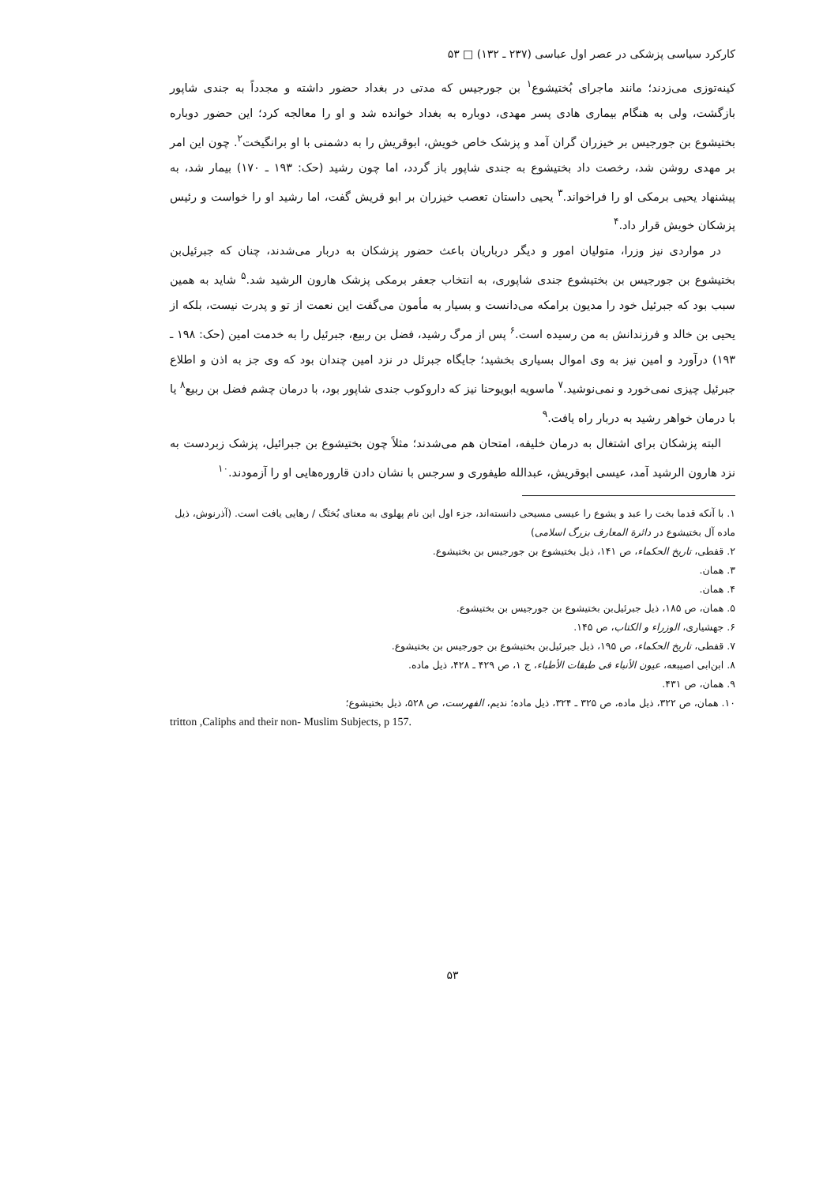کارکرد سیاسی پزشکی در عصر اول عباسی (۲۳۷ ـ ۱۳۲) □ ۵۳
کینه‌توزی می‌زدند؛ مانند ماجرای بُختیشوع<sup>۱</sup> بن جورجیس که مدتی در بغداد حضور داشته و مجدداً به جندی شاپور بازگشت، ولی به هنگام بیماری هادی پسر مهدی، دوباره به بغداد خوانده شد و او را معالجه کرد؛ این حضور دوباره بختیشوع بن جورجیس بر خیزران گران آمد و پزشک خاص خویش، ابوقریش را به دشمنی با او برانگیخت<sup>۲</sup>. چون این امر بر مهدی روشن شد، رخصت داد بختیشوع به جندی شاپور باز گردد، اما چون رشید (حک: ۱۹۳ ـ ۱۷۰) بیمار شد، به پیشنهاد یحیی برمکی او را فراخواند.<sup>۳</sup> یحیی داستان تعصب خیزران بر ابو قریش گفت، اما رشید او را خواست و رئیس پزشکان خویش قرار داد.<sup>۴</sup>
در مواردی نیز وزرا، متولیان امور و دیگر درباریان باعث حضور پزشکان به دربار می‌شدند، چنان که جبرئیل‌بن بختیشوع بن جورجیس بن بختیشوع جندی شاپوری، به انتخاب جعفر برمکی پزشک هارون الرشید شد.<sup>۵</sup> شاید به همین سبب بود که جبرئیل خود را مدیون برامکه می‌دانست و بسیار به مأمون می‌گفت این نعمت از تو و پدرت نیست، بلکه از یحیی بن خالد و فرزندانش به من رسیده است.<sup>۶</sup> پس از مرگ رشید، فضل بن ربیع، جبرئیل را به خدمت امین (حک: ۱۹۸ ـ ۱۹۳) درآورد و امین نیز به وی اموال بسیاری بخشید؛ جایگاه جبرئل در نزد امین چندان بود که وی جز به اذن و اطلاع جبرئیل چیزی نمی‌خورد و نمی‌نوشید.<sup>۷</sup> ماسویه ابویوحنا نیز که داروکوب جندی شاپور بود، با درمان چشم فضل بن ربیع<sup>۸</sup> یا با درمان خواهر رشید به دربار راه یافت.<sup>۹</sup>
البته پزشکان برای اشتغال به درمان خلیفه، امتحان هم می‌شدند؛ مثلاً چون بختیشوع بن جبرائیل، پزشک زبردست به نزد هارون الرشید آمد، عیسی ابوقریش، عبدالله طیفوری و سرجس با نشان دادن قاروره‌هایی او را آزمودند.<sup>۱۰</sup>
۱. با آنکه قدما بخت را عبد و یشوع را عیسی مسیحی دانسته‌اند، جزء اول این نام پهلوی به معنای بُختَگ / رهایی یافت است. (آذرنوش، ذیل ماده آل بختیشوع در دائرة المعارف بزرگ اسلامی)
۲. قفطی، تاریخ الحکماء، ص ۱۴۱، ذیل بختیشوع بن جورجیس بن بختیشوع.
۳. همان.
۴. همان.
۵. همان، ص ۱۸۵، ذیل جبرئیل‌بن بختیشوع بن جورجیس بن بختیشوع.
۶. جهشیاری، الوزراء و الکتاب، ص ۱۴۵.
۷. قفطی، تاریخ الحکماء، ص ۱۹۵، ذیل جبرئیل‌بن بختیشوع بن جورجیس بن بختیشوع.
۸. ابن‌ابی اصیبعه، عیون الأنباء فی طبقات الأطباء، ج ۱، ص ۴۲۹ ـ ۴۲۸، ذیل ماده.
۹. همان، ص ۴۳۱.
۱۰. همان، ص ۳۲۲، ذیل ماده، ص ۳۲۵ ـ ۳۲۴، ذیل ماده؛ ندیم، الفهرست، ص ۵۲۸، ذیل بختیشوع؛
tritton ,Caliphs and their non- Muslim Subjects, p 157.
۵۳